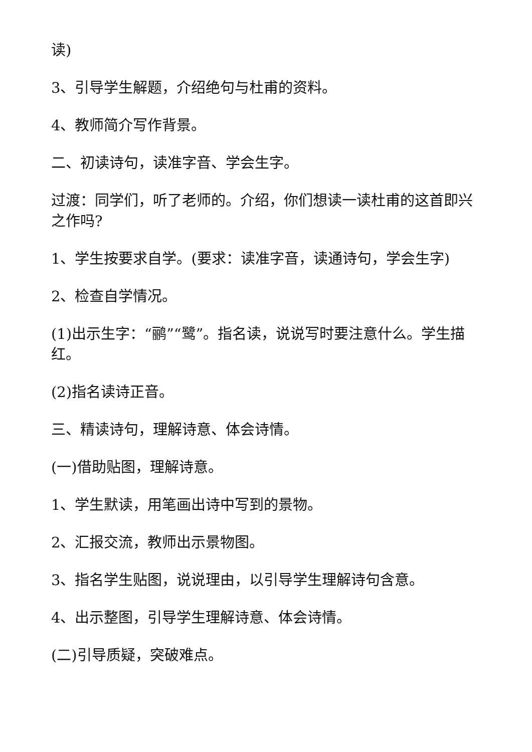读)
3、引导学生解题，介绍绝句与杜甫的资料。
4、教师简介写作背景。
二、初读诗句，读准字音、学会生字。
过渡：同学们，听了老师的。介绍，你们想读一读杜甫的这首即兴之作吗?
1、学生按要求自学。(要求：读准字音，读通诗句，学会生字)
2、检查自学情况。
(1)出示生字：“鹂”“鹭”。指名读，说说写时要注意什么。学生描红。
(2)指名读诗正音。
三、精读诗句，理解诗意、体会诗情。
(一)借助贴图，理解诗意。
1、学生默读，用笔画出诗中写到的景物。
2、汇报交流，教师出示景物图。
3、指名学生贴图，说说理由，以引导学生理解诗句含意。
4、出示整图，引导学生理解诗意、体会诗情。
(二)引导质疑，突破难点。